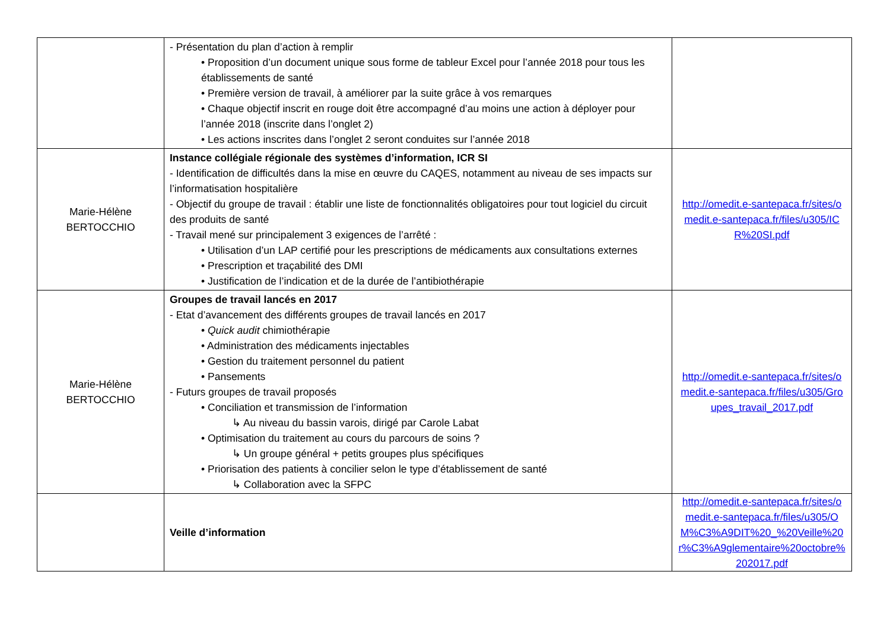| | - Présentation du plan d’action à remplir • Proposition d’un document unique sous forme de tableur Excel pour l’année 2018 pour tous les établissements de santé • Première version de travail, à améliorer par la suite grâce à vos remarques • Chaque objectif inscrit en rouge doit être accompagné d’au moins une action à déployer pour l’année 2018 (inscrite dans l’onglet 2) • Les actions inscrites dans l’onglet 2 seront conduites sur l’année 2018 | |
| Marie-Hélène BERTOCCHIO | Instance collégiale régionale des systèmes d’information, ICR SI - Identification de difficultés dans la mise en œuvre du CAQES, notamment au niveau de ses impacts sur l’informatisation hospitalière - Objectif du groupe de travail : établir une liste de fonctionnalités obligatoires pour tout logiciel du circuit des produits de santé - Travail mené sur principalement 3 exigences de l’arrêté : • Utilisation d’un LAP certifié pour les prescriptions de médicaments aux consultations externes • Prescription et traçabilité des DMI • Justification de l’indication et de la durée de l’antibiothérapie | http://omedit.e-santepaca.fr/sites/omedit.e-santepaca.fr/files/u305/ICR%20SI.pdf |
| Marie-Hélène BERTOCCHIO | Groupes de travail lancés en 2017 - Etat d’avancement des différents groupes de travail lancés en 2017 • Quick audit chimiothérapie • Administration des médicaments injectables • Gestion du traitement personnel du patient • Pansements - Futurs groupes de travail proposés • Conciliation et transmission de l’information ↳ Au niveau du bassin varois, dirigé par Carole Labat • Optimisation du traitement au cours du parcours de soins ? ↳ Un groupe général + petits groupes plus spécifiques • Priorisation des patients à concilier selon le type d’établissement de santé ↳ Collaboration avec la SFPC | http://omedit.e-santepaca.fr/sites/omedit.e-santepaca.fr/files/u305/Groupes_travail_2017.pdf |
| | Veille d’information | http://omedit.e-santepaca.fr/sites/omedit.e-santepaca.fr/files/u305/OM%C3%A9DIT%20_%20Veille%20r%C3%A9glementaire%20octobre%202017.pdf |